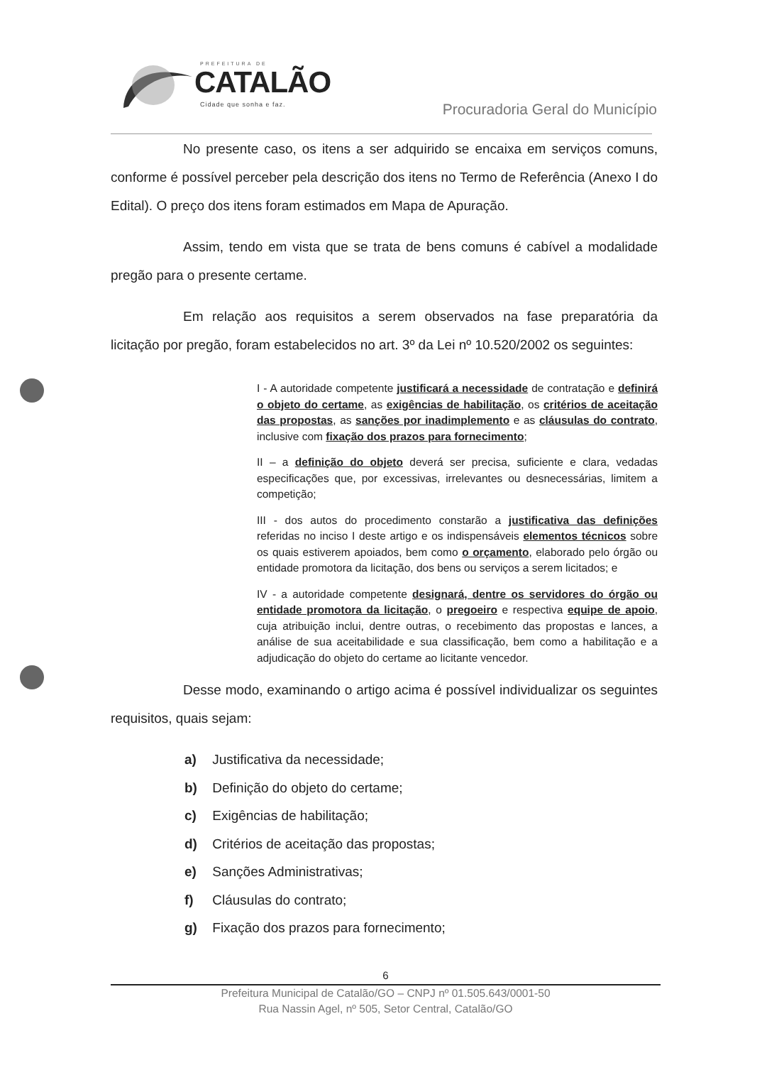PREFEITURA DE
CATALÃO
Cidade que sonha e faz.
Procuradoria Geral do Município
No presente caso, os itens a ser adquirido se encaixa em serviços comuns, conforme é possível perceber pela descrição dos itens no Termo de Referência (Anexo I do Edital). O preço dos itens foram estimados em Mapa de Apuração.
Assim, tendo em vista que se trata de bens comuns é cabível a modalidade pregão para o presente certame.
Em relação aos requisitos a serem observados na fase preparatória da licitação por pregão, foram estabelecidos no art. 3º da Lei nº 10.520/2002 os seguintes:
I - A autoridade competente justificará a necessidade de contratação e definirá o objeto do certame, as exigências de habilitação, os critérios de aceitação das propostas, as sanções por inadimplemento e as cláusulas do contrato, inclusive com fixação dos prazos para fornecimento;
II – a definição do objeto deverá ser precisa, suficiente e clara, vedadas especificações que, por excessivas, irrelevantes ou desnecessárias, limitem a competição;
III - dos autos do procedimento constarão a justificativa das definições referidas no inciso I deste artigo e os indispensáveis elementos técnicos sobre os quais estiverem apoiados, bem como o orçamento, elaborado pelo órgão ou entidade promotora da licitação, dos bens ou serviços a serem licitados; e
IV - a autoridade competente designará, dentre os servidores do órgão ou entidade promotora da licitação, o pregoeiro e respectiva equipe de apoio, cuja atribuição inclui, dentre outras, o recebimento das propostas e lances, a análise de sua aceitabilidade e sua classificação, bem como a habilitação e a adjudicação do objeto do certame ao licitante vencedor.
Desse modo, examinando o artigo acima é possível individualizar os seguintes requisitos, quais sejam:
a) Justificativa da necessidade;
b) Definição do objeto do certame;
c) Exigências de habilitação;
d) Critérios de aceitação das propostas;
e) Sanções Administrativas;
f) Cláusulas do contrato;
g) Fixação dos prazos para fornecimento;
6
Prefeitura Municipal de Catalão/GO – CNPJ nº 01.505.643/0001-50
Rua Nassin Agel, nº 505, Setor Central, Catalão/GO